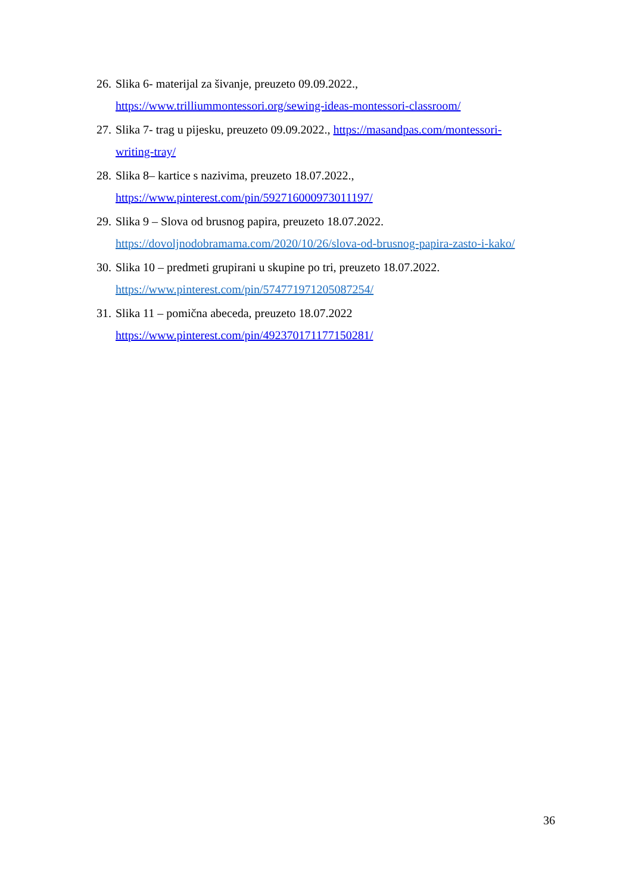26. Slika 6- materijal za šivanje, preuzeto 09.09.2022., https://www.trilliummontessori.org/sewing-ideas-montessori-classroom/
27. Slika 7- trag u pijesku, preuzeto 09.09.2022., https://masandpas.com/montessori-writing-tray/
28. Slika 8– kartice s nazivima, preuzeto 18.07.2022., https://www.pinterest.com/pin/592716000973011197/
29. Slika 9 – Slova od brusnog papira, preuzeto 18.07.2022.
https://dovoljnodobramama.com/2020/10/26/slova-od-brusnog-papira-zasto-i-kako/
30. Slika 10 – predmeti grupirani u skupine po tri, preuzeto 18.07.2022.
https://www.pinterest.com/pin/574771971205087254/
31. Slika 11 – pomična abeceda, preuzeto 18.07.2022
https://www.pinterest.com/pin/492370171177150281/
36